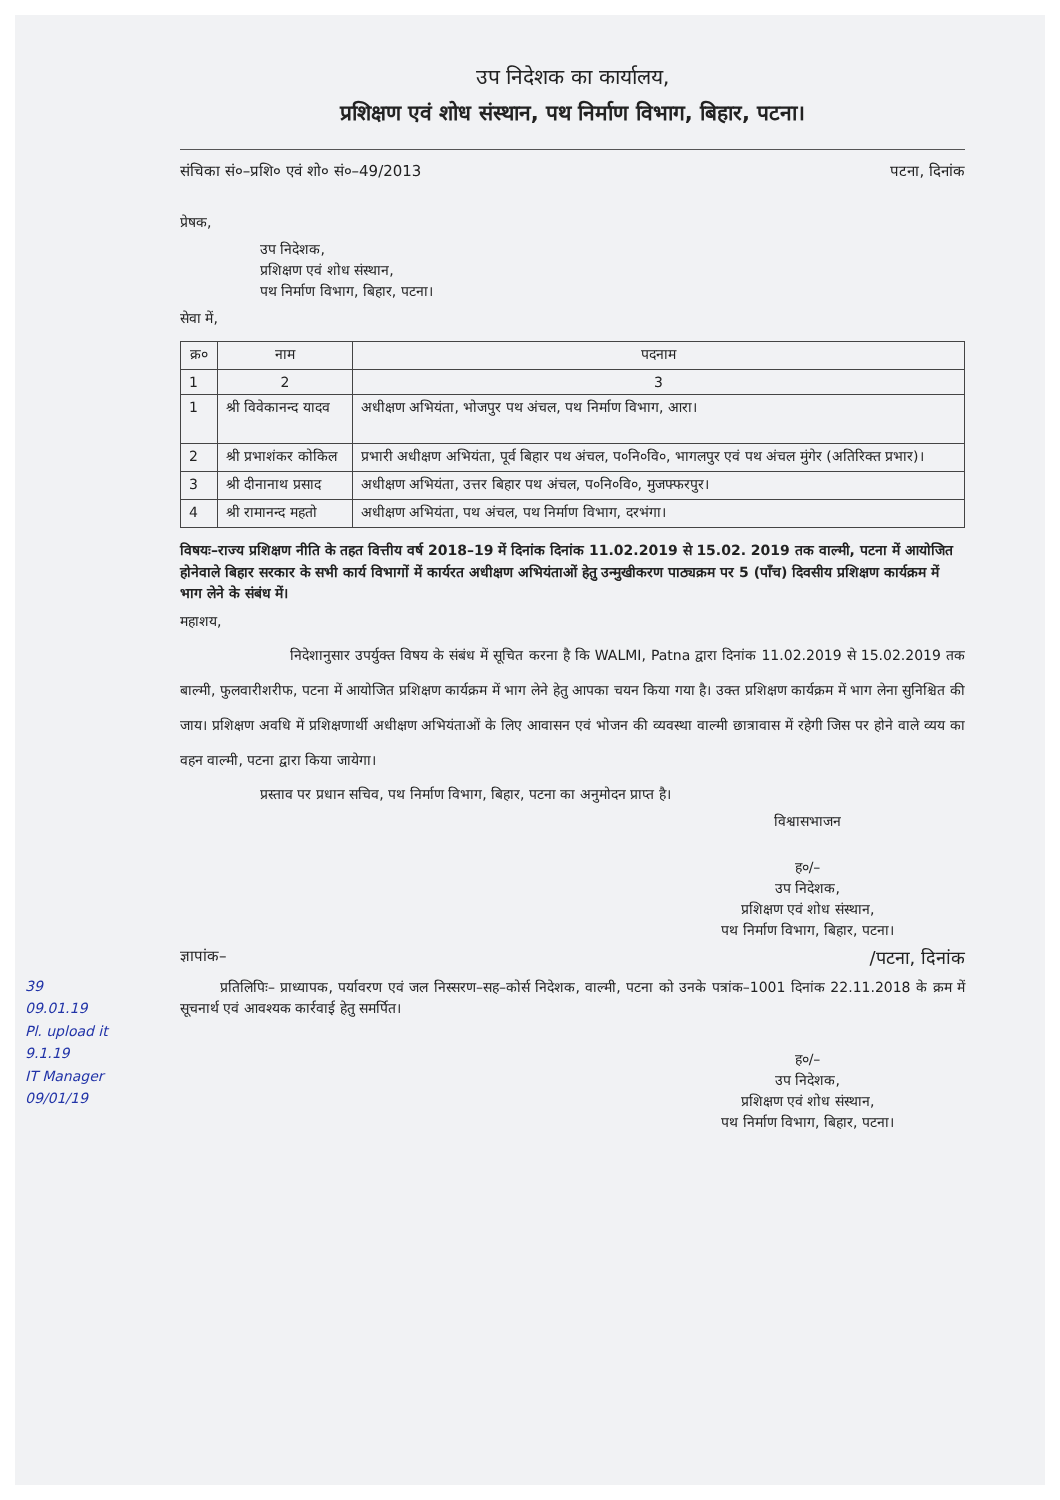उप निदेशक का कार्यालय,
प्रशिक्षण एवं शोध संस्थान, पथ निर्माण विभाग, बिहार, पटना।
संचिका सं०–प्रशि० एवं शो० सं०–49/2013 पटना, दिनांक
प्रेषक,
उप निदेशक,
प्रशिक्षण एवं शोध संस्थान,
पथ निर्माण विभाग, बिहार, पटना।
सेवा में,
| क्र० | नाम | पदनाम |
| --- | --- | --- |
| 1 | 2 | 3 |
| 1 | श्री विवेकानन्द यादव | अधीक्षण अभियंता, भोजपुर पथ अंचल, पथ निर्माण विभाग, आरा। |
| 2 | श्री प्रभाशंकर कोकिल | प्रभारी अधीक्षण अभियंता, पूर्व बिहार पथ अंचल, प०नि०वि०, भागलपुर एवं पथ अंचल मुंगेर (अतिरिक्त प्रभार)। |
| 3 | श्री दीनानाथ प्रसाद | अधीक्षण अभियंता, उत्तर बिहार पथ अंचल, प०नि०वि०, मुजफ्फरपुर। |
| 4 | श्री रामानन्द महतो | अधीक्षण अभियंता, पथ अंचल, पथ निर्माण विभाग, दरभंगा। |
विषयः–राज्य प्रशिक्षण नीति के तहत वित्तीय वर्ष 2018–19 में दिनांक दिनांक 11.02.2019 से 15.02. 2019 तक वाल्मी, पटना में आयोजित होनेवाले बिहार सरकार के सभी कार्य विभागों में कार्यरत अधीक्षण अभियंताओं हेतु उन्मुखीकरण पाठ्यक्रम पर 5 (पाँच) दिवसीय प्रशिक्षण कार्यक्रम में भाग लेने के संबंध में।
महाशय,
निदेशानुसार उपर्युक्त विषय के संबंध में सूचित करना है कि WALMI, Patna द्वारा दिनांक 11.02.2019 से 15.02.2019 तक बाल्मी, फुलवारीशरीफ, पटना में आयोजित प्रशिक्षण कार्यक्रम में भाग लेने हेतु आपका चयन किया गया है। उक्त प्रशिक्षण कार्यक्रम में भाग लेना सुनिश्चित की जाय। प्रशिक्षण अवधि में प्रशिक्षणार्थी अधीक्षण अभियंताओं के लिए आवासन एवं भोजन की व्यवस्था वाल्मी छात्रावास में रहेगी जिस पर होने वाले व्यय का वहन वाल्मी, पटना द्वारा किया जायेगा।
प्रस्ताव पर प्रधान सचिव, पथ निर्माण विभाग, बिहार, पटना का अनुमोदन प्राप्त है।
विश्वासभाजन
ह०/–
उप निदेशक,
प्रशिक्षण एवं शोध संस्थान,
पथ निर्माण विभाग, बिहार, पटना।
ज्ञापांक– /पटना, दिनांक
प्रतिलिपिः– प्राध्यापक, पर्यावरण एवं जल निस्सरण–सह–कोर्स निदेशक, वाल्मी, पटना को उनके पत्रांक–1001 दिनांक 22.11.2018 के क्रम में सूचनार्थ एवं आवश्यक कार्रवाई हेतु समर्पित।
ह०/–
उप निदेशक,
प्रशिक्षण एवं शोध संस्थान,
पथ निर्माण विभाग, बिहार, पटना।
39
09.01.19
Pl. upload it
9.1.19
IT Manager
09/01/19